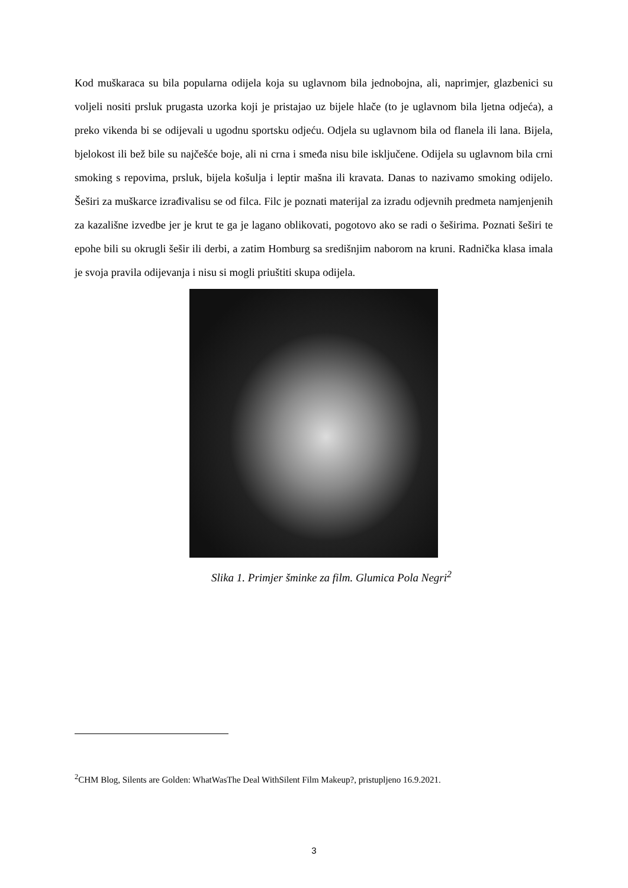Kod muškaraca su bila popularna odijela koja su uglavnom bila jednobojna, ali, naprimjer, glazbenici su voljeli nositi prsluk prugasta uzorka koji je pristajao uz bijele hlače (to je uglavnom bila ljetna odjeća), a preko vikenda bi se odijevali u ugodnu sportsku odjeću. Odjela su uglavnom bila od flanela ili lana. Bijela, bjelokost ili bež bile su najčešće boje, ali ni crna i smeđa nisu bile isključene. Odijela su uglavnom bila crni smoking s repovima, prsluk, bijela košulja i leptir mašna ili kravata. Danas to nazivamo smoking odijelo. Šeširi za muškarce izrađivalisu se od filca. Filc je poznati materijal za izradu odjevnih predmeta namjenjenih za kazališne izvedbe jer je krut te ga je lagano oblikovati, pogotovo ako se radi o šeširima. Poznati šeširi te epohe bili su okrugli šešir ili derbi, a zatim Homburg sa središnjim naborom na kruni. Radnička klasa imala je svoja pravila odijevanja i nisu si mogli priuštiti skupa odijela.
Slika 1. Primjer šminke za film. Glumica Pola Negri<sup>2</sup>
<sup>2</sup> CHM Blog, Silents are Golden: WhatWasThe Deal WithSilent Film Makeup?, pristupljeno 16.9.2021.
3